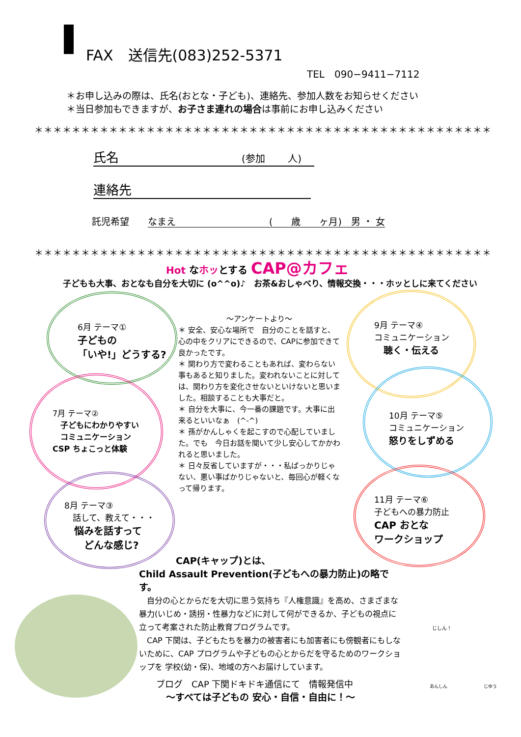FAX　送信先(083)252-5371
TEL　090−9411−7112
＊お申し込みの際は、氏名(おとな・子ども)、連絡先、参加人数をお知らせください
＊当日参加もできますが、お子さま連れの場合は事前にお申し込みください
＊＊＊＊＊＊＊＊＊＊＊＊＊＊＊＊＊＊＊＊＊＊＊＊＊＊＊＊＊＊＊＊＊＊＊＊＊＊＊＊＊＊＊＊＊＊＊＊＊
氏名 (参加　　 人)
連絡先
託児希望　　なまえ　　　　　　　　　　(　　歳　　ヶ月)　男 ・ 女
＊＊＊＊＊＊＊＊＊＊＊＊＊＊＊＊＊＊＊＊＊＊＊＊＊＊＊＊＊＊＊＊＊＊＊＊＊＊＊＊＊＊＊＊＊＊＊＊＊
Hot なホッとする CAP@カフェ
子どもも大事、おとなも自分を大切に (o^^o)♪　お茶&おしゃべり、情報交換・・・ホッとしに来てください
6月 テーマ①
子どもの
「いや!」どうする?
7月 テーマ②
　子どもにわかりやすい
　コミュニケーション
CSP ちょこっと体験
8月 テーマ③
　話して、教えて・・・
　悩みを話すって
　　どんな感じ?
9月 テーマ④
コミュニケーション
　聴く・伝える
10月 テーマ⑤
コミュニケーション
怒りをしずめる
11月 テーマ⑥
子どもへの暴力防止
CAP おとな
ワークショップ
～アンケートより～
＊ 安全、安心な場所で　自分のことを話すと、心の中をクリアにできるので、CAPに参加できて良かったです。
＊ 関わり方で変わることもあれば、変わらない事もあると知りました。変われないことに対しては、関わり方を変化させないといけないと思いました。相談することも大事だと。
＊ 自分を大事に、今一番の課題です。大事に出来るといいなぁ　(^-^)
＊ 孫がかんしゃくを起こすので心配していました。でも　今日お話を聞いて少し安心してかかわれると思いました。
＊ 日々反省していますが・・・私ばっかりじゃない、悪い事ばかりじゃないと、毎回心が軽くなって帰ります。
CAP(キャップ)とは、
Child Assault Prevention(子どもへの暴力防止)の略です。
　自分の心とからだを大切に思う気持ち『人権意識』を高め、さまざまな暴力(いじめ・誘拐・性暴力など)に対して何ができるか、子どもの視点に立って考案された防止教育プログラムです。
　CAP 下関は、子どもたちを暴力の被害者にも加害者にも傍観者にもしないために、CAP プログラムや子どもの心とからだを守るためのワークショップを 学校(幼・保)、地域の方へお届けしています。
ブログ　CAP 下関ドキドキ通信にて　情報発信中
～すべては子どもの 安心・自信・自由に！～
じしん！
あんしん じゆう